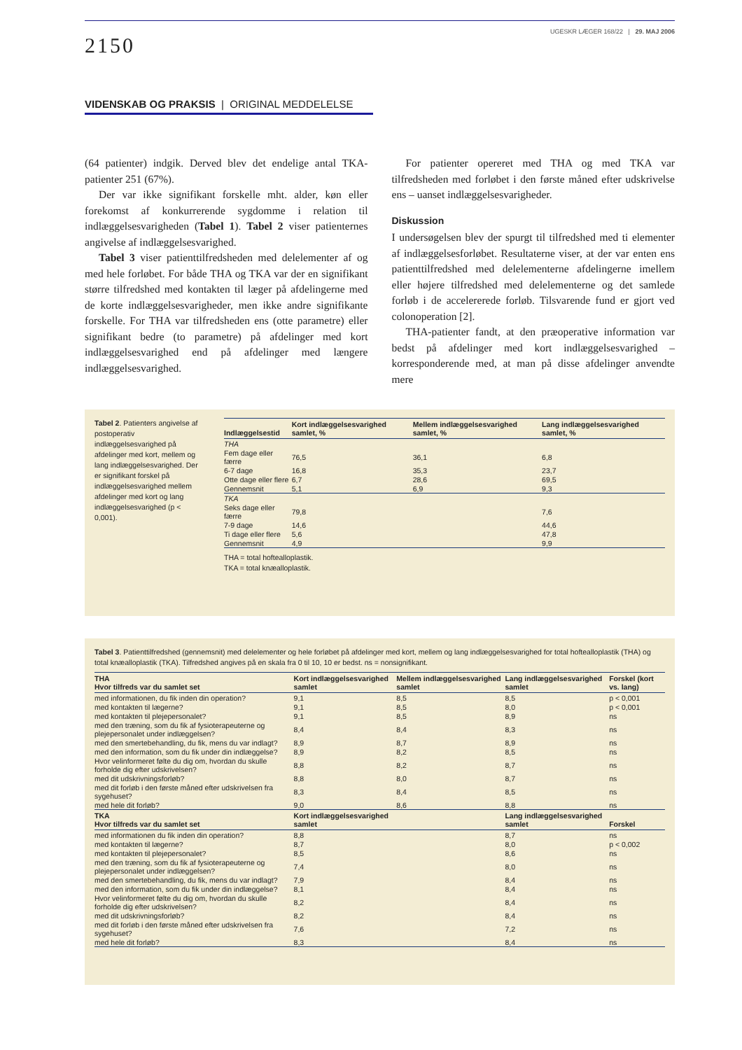2150
UGESKR LÆGER 168/22 | 29. MAJ 2006
VIDENSKAB OG PRAKSIS | ORIGINAL MEDDELELSE
(64 patienter) indgik. Derved blev det endelige antal TKA-patienter 251 (67%).
Der var ikke signifikant forskelle mht. alder, køn eller forekomst af konkurrerende sygdomme i relation til indlæggelsesvarigheden (Tabel 1). Tabel 2 viser patienternes angivelse af indlæggelsesvarighed.
Tabel 3 viser patienttilfredsheden med delelementer af og med hele forløbet. For både THA og TKA var der en signifikant større tilfredshed med kontakten til læger på afdelingerne med de korte indlæggelsesvarigheder, men ikke andre signifikante forskelle. For THA var tilfredsheden ens (otte parametre) eller signifikant bedre (to parametre) på afdelinger med kort indlæggelsesvarighed end på afdelinger med længere indlæggelsesvarighed.
For patienter opereret med THA og med TKA var tilfredsheden med forløbet i den første måned efter udskrivelse ens – uanset indlæggelsesvarigheder.
Diskussion
I undersøgelsen blev der spurgt til tilfredshed med ti elementer af indlæggelsesforløbet. Resultaterne viser, at der var enten ens patienttilfredshed med delelementerne afdelingerne imellem eller højere tilfredshed med delelementerne og det samlede forløb i de accelererede forløb. Tilsvarende fund er gjort ved colonoperation [2].
THA-patienter fandt, at den præoperative information var bedst på afdelinger med kort indlæggelsesvarighed – korresponderende med, at man på disse afdelinger anvendte mere
Tabel 2. Patienters angivelse af postoperativ indlæggelsesvarighed på afdelinger med kort, mellem og lang indlæggelsesvarighed. Der er signifikant forskel på indlæggelsesvarighed mellem afdelinger med kort og lang indlæggelsesvarighed (p < 0,001).
| Indlæggelsestid | Kort indlæggelsesvarighed samlet, % | Mellem indlæggelsesvarighed samlet, % | Lang indlæggelsesvarighed samlet, % |
| --- | --- | --- | --- |
| THA | | | |
| Fem dage eller færre | 76,5 | 36,1 | 6,8 |
| 6-7 dage | 16,8 | 35,3 | 23,7 |
| Otte dage eller flere | 6,7 | 28,6 | 69,5 |
| Gennemsnit | 5,1 | 6,9 | 9,3 |
| TKA | | | |
| Seks dage eller færre | 79,8 | | 7,6 |
| 7-9 dage | 14,6 | | 44,6 |
| Ti dage eller flere | 5,6 | | 47,8 |
| Gennemsnit | 4,9 | | 9,9 |
THA = total hoftealloplastik.
TKA = total knæalloplastik.
Tabel 3. Patienttilfredshed (gennemsnit) med delelementer og hele forløbet på afdelinger med kort, mellem og lang indlæggelsesvarighed for total hoftealloplastik (THA) og total knæalloplastik (TKA). Tilfredshed angives på en skala fra 0 til 10, 10 er bedst. ns = nonsignifikant.
| THA Hvor tilfreds var du samlet set | Kort indlæggelsesvarighed samlet | Mellem indlæggelsesvarighed samlet | Lang indlæggelsesvarighed samlet | Forskel (kort vs. lang) |
| --- | --- | --- | --- | --- |
| med informationen, du fik inden din operation? | 9,1 | 8,5 | 8,5 | p < 0,001 |
| med kontakten til lægerne? | 9,1 | 8,5 | 8,0 | p < 0,001 |
| med kontakten til plejepersonalet? | 9,1 | 8,5 | 8,9 | ns |
| med den træning, som du fik af fysioterapeuterne og plejepersonalet under indlæggelsen? | 8,4 | 8,4 | 8,3 | ns |
| med den smertebehandling, du fik, mens du var indlagt? | 8,9 | 8,7 | 8,9 | ns |
| med den information, som du fik under din indlæggelse? | 8,9 | 8,2 | 8,5 | ns |
| Hvor velinformeret følte du dig om, hvordan du skulle forholde dig efter udskrivelsen? | 8,8 | 8,2 | 8,7 | ns |
| med dit udskrivningsforløb? | 8,8 | 8,0 | 8,7 | ns |
| med dit forløb i den første måned efter udskrivelsen fra sygehuset? | 8,3 | 8,4 | 8,5 | ns |
| med hele dit forløb? | 9,0 | 8,6 | 8,8 | ns |
| TKA Hvor tilfreds var du samlet set | Kort indlæggelsesvarighed samlet | | Lang indlæggelsesvarighed samlet | Forskel |
| med informationen du fik inden din operation? | 8,8 | | 8,7 | ns |
| med kontakten til lægerne? | 8,7 | | 8,0 | p < 0,002 |
| med kontakten til plejepersonalet? | 8,5 | | 8,6 | ns |
| med den træning, som du fik af fysioterapeuterne og plejepersonalet under indlæggelsen? | 7,4 | | 8,0 | ns |
| med den smertebehandling, du fik, mens du var indlagt? | 7,9 | | 8,4 | ns |
| med den information, som du fik under din indlæggelse? | 8,1 | | 8,4 | ns |
| Hvor velinformeret følte du dig om, hvordan du skulle forholde dig efter udskrivelsen? | 8,2 | | 8,4 | ns |
| med dit udskrivningsforløb? | 8,2 | | 8,4 | ns |
| med dit forløb i den første måned efter udskrivelsen fra sygehuset? | 7,6 | | 7,2 | ns |
| med hele dit forløb? | 8,3 | | 8,4 | ns |